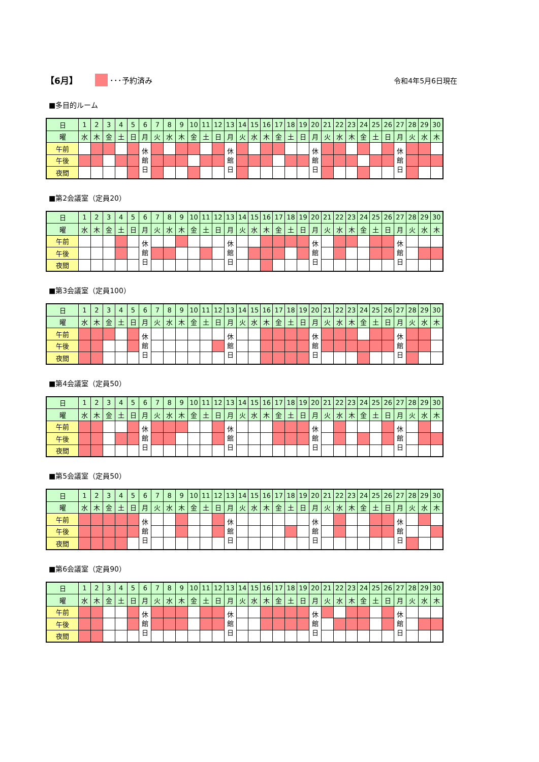【6月】 ･･･予約済み 令和4年5月6日現在
■多目的ルーム
| 日 | 1 | 2 | 3 | 4 | 5 | 6 | 7 | 8 | 9 | 10 | 11 | 12 | 13 | 14 | 15 | 16 | 17 | 18 | 19 | 20 | 21 | 22 | 23 | 24 | 25 | 26 | 27 | 28 | 29 | 30 |
| 曜 | 水 | 木 | 金 | 土 | 日 | 月 | 火 | 水 | 木 | 金 | 土 | 日 | 月 | 火 | 水 | 木 | 金 | 土 | 日 | 月 | 火 | 水 | 木 | 金 | 土 | 日 | 月 | 火 | 水 | 木 |
| 午前 | | | | | | 休 館 日 | | | | | | | 休 館 日 | | | | | | | 休 館 日 | | | | | | | 休 館 日 | | | |
| 午後 | | | | | | | | | | | | | | | | | | | | | | | | | | | | | | |
| 夜間 | | | | | | | | | | | | | | | | | | | | | | | | | | | | | | |
■第2会議室（定員20）
| 日 | 1 | 2 | 3 | 4 | 5 | 6 | 7 | 8 | 9 | 10 | 11 | 12 | 13 | 14 | 15 | 16 | 17 | 18 | 19 | 20 | 21 | 22 | 23 | 24 | 25 | 26 | 27 | 28 | 29 | 30 |
| 曜 | 水 | 木 | 金 | 土 | 日 | 月 | 火 | 水 | 木 | 金 | 土 | 日 | 月 | 火 | 水 | 木 | 金 | 土 | 日 | 月 | 火 | 水 | 木 | 金 | 土 | 日 | 月 | 火 | 水 | 木 |
| 午前 | | | | | | 休 館 日 | | | | | | | 休 館 日 | | | | | | | 休 館 日 | | | | | | | 休 館 日 | | | |
| 午後 | | | | | | | | | | | | | | | | | | | | | | | | | | | | | | |
| 夜間 | | | | | | | | | | | | | | | | | | | | | | | | | | | | | | |
■第3会議室（定員100）
| 日 | 1 | 2 | 3 | 4 | 5 | 6 | 7 | 8 | 9 | 10 | 11 | 12 | 13 | 14 | 15 | 16 | 17 | 18 | 19 | 20 | 21 | 22 | 23 | 24 | 25 | 26 | 27 | 28 | 29 | 30 |
| 曜 | 水 | 木 | 金 | 土 | 日 | 月 | 火 | 水 | 木 | 金 | 土 | 日 | 月 | 火 | 水 | 木 | 金 | 土 | 日 | 月 | 火 | 水 | 木 | 金 | 土 | 日 | 月 | 火 | 水 | 木 |
| 午前 | | | | | | 休 館 日 | | | | | | | 休 館 日 | | | | | | | 休 館 日 | | | | | | | 休 館 日 | | | |
| 午後 | | | | | | | | | | | | | | | | | | | | | | | | | | | | | | |
| 夜間 | | | | | | | | | | | | | | | | | | | | | | | | | | | | | | |
■第4会議室（定員50）
| 日 | 1 | 2 | 3 | 4 | 5 | 6 | 7 | 8 | 9 | 10 | 11 | 12 | 13 | 14 | 15 | 16 | 17 | 18 | 19 | 20 | 21 | 22 | 23 | 24 | 25 | 26 | 27 | 28 | 29 | 30 |
| 曜 | 水 | 木 | 金 | 土 | 日 | 月 | 火 | 水 | 木 | 金 | 土 | 日 | 月 | 火 | 水 | 木 | 金 | 土 | 日 | 月 | 火 | 水 | 木 | 金 | 土 | 日 | 月 | 火 | 水 | 木 |
| 午前 | | | | | | 休 館 日 | | | | | | | 休 館 日 | | | | | | | 休 館 日 | | | | | | | 休 館 日 | | | |
| 午後 | | | | | | | | | | | | | | | | | | | | | | | | | | | | | | |
| 夜間 | | | | | | | | | | | | | | | | | | | | | | | | | | | | | | |
■第5会議室（定員50）
| 日 | 1 | 2 | 3 | 4 | 5 | 6 | 7 | 8 | 9 | 10 | 11 | 12 | 13 | 14 | 15 | 16 | 17 | 18 | 19 | 20 | 21 | 22 | 23 | 24 | 25 | 26 | 27 | 28 | 29 | 30 |
| 曜 | 水 | 木 | 金 | 土 | 日 | 月 | 火 | 水 | 木 | 金 | 土 | 日 | 月 | 火 | 水 | 木 | 金 | 土 | 日 | 月 | 火 | 水 | 木 | 金 | 土 | 日 | 月 | 火 | 水 | 木 |
| 午前 | | | | | | 休 館 日 | | | | | | | 休 館 日 | | | | | | | 休 館 日 | | | | | | | 休 館 日 | | | |
| 午後 | | | | | | | | | | | | | | | | | | | | | | | | | | | | | | |
| 夜間 | | | | | | | | | | | | | | | | | | | | | | | | | | | | | | |
■第6会議室（定員90）
| 日 | 1 | 2 | 3 | 4 | 5 | 6 | 7 | 8 | 9 | 10 | 11 | 12 | 13 | 14 | 15 | 16 | 17 | 18 | 19 | 20 | 21 | 22 | 23 | 24 | 25 | 26 | 27 | 28 | 29 | 30 |
| 曜 | 水 | 木 | 金 | 土 | 日 | 月 | 火 | 水 | 木 | 金 | 土 | 日 | 月 | 火 | 水 | 木 | 金 | 土 | 日 | 月 | 火 | 水 | 木 | 金 | 土 | 日 | 月 | 火 | 水 | 木 |
| 午前 | | | | | | 休 館 日 | | | | | | | 休 館 日 | | | | | | | 休 館 日 | | | | | | | 休 館 日 | | | |
| 午後 | | | | | | | | | | | | | | | | | | | | | | | | | | | | | | |
| 夜間 | | | | | | | | | | | | | | | | | | | | | | | | | | | | | | |